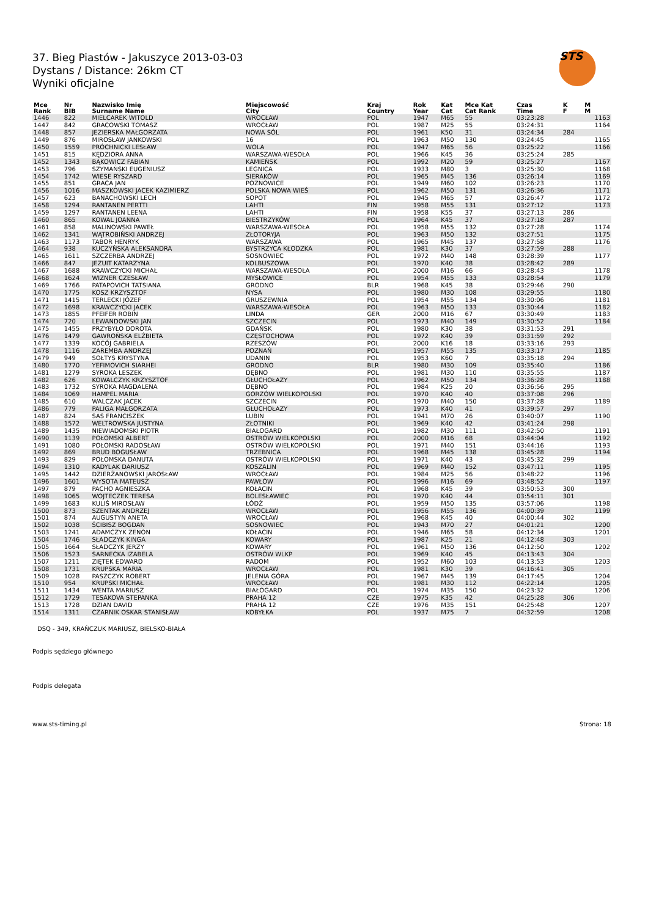STS
37. Bieg Piastów - Jakuszyce 2013-03-03
Dystans / Distance: 26km CT
Wyniki oficjalne
| Mce Rank | Nr BIB | Nazwisko Imię Surname Name | Miejscowość City | Kraj Country | Rok Year | Kat Cat | Mce Kat Cat Rank | Czas Time | K F | M M |
| --- | --- | --- | --- | --- | --- | --- | --- | --- | --- | --- |
| 1446 | 822 | MIELCAREK WITOLD | WROCŁAW | POL | 1947 | M65 | 55 | 03:23:28 | | 1163 |
| 1447 | 842 | GRACOWSKI TOMASZ | WROCŁAW | POL | 1987 | M25 | 55 | 03:24:31 | | 1164 |
| 1448 | 857 | JEZIERSKA MAŁGORZATA | NOWA SÓL | POL | 1961 | K50 | 31 | 03:24:34 | 284 | |
| 1449 | 876 | MIROSŁAW JANKOWSKI | 16 | POL | 1963 | M50 | 130 | 03:24:45 | | 1165 |
| 1450 | 1559 | PRÓCHNICKI LESŁAW | WOLA | POL | 1947 | M65 | 56 | 03:25:22 | | 1166 |
| 1451 | 815 | KĘDZIORA ANNA | WARSZAWA-WESOŁA | POL | 1966 | K45 | 36 | 03:25:24 | 285 | |
| 1452 | 1343 | BĄKOWICZ FABIAN | KAMIEŃSK | POL | 1992 | M20 | 59 | 03:25:27 | | 1167 |
| 1453 | 796 | SZYMAŃSKI EUGENIUSZ | LEGNICA | POL | 1933 | M80 | 3 | 03:25:30 | | 1168 |
| 1454 | 1742 | WIESE RYSZARD | SIERAKÓW | POL | 1965 | M45 | 136 | 03:26:14 | | 1169 |
| 1455 | 851 | GRACA JAN | POZNOWICE | POL | 1949 | M60 | 102 | 03:26:23 | | 1170 |
| 1456 | 1016 | MASZKOWSKI JACEK KAZIMIERZ | POLSKA NOWA WIEŚ | POL | 1962 | M50 | 131 | 03:26:36 | | 1171 |
| 1457 | 623 | BANACHOWSKI LECH | SOPOT | POL | 1945 | M65 | 57 | 03:26:47 | | 1172 |
| 1458 | 1294 | RANTANEN PERTTI | LAHTI | FIN | 1958 | M55 | 131 | 03:27:12 | | 1173 |
| 1459 | 1297 | RANTANEN LEENA | LAHTI | FIN | 1958 | K55 | 37 | 03:27:13 | 286 | |
| 1460 | 865 | KOWAL JOANNA | BIESTRZYKÓW | POL | 1964 | K45 | 37 | 03:27:18 | 287 | |
| 1461 | 858 | MALINOWSKI PAWEŁ | WARSZAWA-WESOŁA | POL | 1958 | M55 | 132 | 03:27:28 | | 1174 |
| 1462 | 1341 | WĄTROBIŃSKI ANDRZEJ | ZŁOTORYJA | POL | 1963 | M50 | 132 | 03:27:51 | | 1175 |
| 1463 | 1173 | TABOR HENRYK | WARSZAWA | POL | 1965 | M45 | 137 | 03:27:58 | | 1176 |
| 1464 | 938 | KUCZYŃSKA ALEKSANDRA | BYSTRZYCA KŁODZKA | POL | 1981 | K30 | 37 | 03:27:59 | 288 | |
| 1465 | 1611 | SZCZERBA ANDRZEJ | SOSNOWIEC | POL | 1972 | M40 | 148 | 03:28:39 | | 1177 |
| 1466 | 847 | JEZUIT KATARZYNA | KOLBUSZOWA | POL | 1970 | K40 | 38 | 03:28:42 | 289 | |
| 1467 | 1688 | KRAWCZYCKI MICHAŁ | WARSZAWA-WESOŁA | POL | 2000 | M16 | 66 | 03:28:43 | | 1178 |
| 1468 | 1624 | WIZNER CZESŁAW | MYSŁOWICE | POL | 1954 | M55 | 133 | 03:28:54 | | 1179 |
| 1469 | 1766 | PATAPOVICH TATSIANA | GRODNO | BLR | 1968 | K45 | 38 | 03:29:46 | 290 | |
| 1470 | 1775 | KOSZ KRZYSZTOF | NYSA | POL | 1980 | M30 | 108 | 03:29:55 | | 1180 |
| 1471 | 1415 | TERLECKI JÓZEF | GRUSZEWNIA | POL | 1954 | M55 | 134 | 03:30:06 | | 1181 |
| 1472 | 1698 | KRAWCZYCKI JACEK | WARSZAWA-WESOŁA | POL | 1963 | M50 | 133 | 03:30:44 | | 1182 |
| 1473 | 1855 | PFEIFER ROBIN | LINDA | GER | 2000 | M16 | 67 | 03:30:49 | | 1183 |
| 1474 | 720 | LEWANDOWSKI JAN | SZCZECIN | POL | 1973 | M40 | 149 | 03:30:52 | | 1184 |
| 1475 | 1455 | PRZYBYŁO DOROTA | GDAŃSK | POL | 1980 | K30 | 38 | 03:31:53 | 291 | |
| 1476 | 1479 | GAWROŃSKA ELŻBIETA | CZĘSTOCHOWA | POL | 1972 | K40 | 39 | 03:31:59 | 292 | |
| 1477 | 1339 | KOCÓJ GABRIELA | RZESZÓW | POL | 2000 | K16 | 18 | 03:33:16 | 293 | |
| 1478 | 1116 | ZAREMBA ANDRZEJ | POZNAŃ | POL | 1957 | M55 | 135 | 03:33:17 | | 1185 |
| 1479 | 949 | SOŁTYS KRYSTYNA | UDANIN | POL | 1953 | K60 | 7 | 03:35:18 | 294 | |
| 1480 | 1770 | YEFIMOVICH SIARHEI | GRODNO | BLR | 1980 | M30 | 109 | 03:35:40 | | 1186 |
| 1481 | 1279 | SYROKA LESZEK | DĘBNO | POL | 1981 | M30 | 110 | 03:35:55 | | 1187 |
| 1482 | 626 | KOWALCZYK KRZYSZTOF | GŁUCHOŁAZY | POL | 1962 | M50 | 134 | 03:36:28 | | 1188 |
| 1483 | 1732 | SYROKA MAGDALENA | DĘBNO | POL | 1984 | K25 | 20 | 03:36:56 | 295 | |
| 1484 | 1069 | HAMPEL MARIA | GORZÓW WIELKOPOLSKI | POL | 1970 | K40 | 40 | 03:37:08 | 296 | |
| 1485 | 610 | WALCZAK JACEK | SZCZECIN | POL | 1970 | M40 | 150 | 03:37:28 | | 1189 |
| 1486 | 779 | PALIGA MAŁGORZATA | GŁUCHOŁAZY | POL | 1973 | K40 | 41 | 03:39:57 | 297 | |
| 1487 | 824 | SAS FRANCISZEK | LUBIN | POL | 1941 | M70 | 26 | 03:40:07 | | 1190 |
| 1488 | 1572 | WELTROWSKA JUSTYNA | ZŁOTNIKI | POL | 1969 | K40 | 42 | 03:41:24 | 298 | |
| 1489 | 1435 | NIEWIADOMSKI PIOTR | BIAŁOGARD | POL | 1982 | M30 | 111 | 03:42:50 | | 1191 |
| 1490 | 1139 | POŁOMSKI ALBERT | OSTRÓW WIELKOPOLSKI | POL | 2000 | M16 | 68 | 03:44:04 | | 1192 |
| 1491 | 1080 | POŁOMSKI RADOSŁAW | OSTRÓW WIELKOPOLSKI | POL | 1971 | M40 | 151 | 03:44:16 | | 1193 |
| 1492 | 869 | BRUD BOGUSŁAW | TRZEBNICA | POL | 1968 | M45 | 138 | 03:45:28 | | 1194 |
| 1493 | 829 | POŁOMSKA DANUTA | OSTRÓW WIELKOPOLSKI | POL | 1971 | K40 | 43 | 03:45:32 | 299 | |
| 1494 | 1310 | KADYLAK DARIUSZ | KOSZALIN | POL | 1969 | M40 | 152 | 03:47:11 | | 1195 |
| 1495 | 1442 | DZIERŻANOWSKI JAROSŁAW | WROCŁAW | POL | 1984 | M25 | 56 | 03:48:22 | | 1196 |
| 1496 | 1601 | WYSOTA MATEUSZ | PAWŁÓW | POL | 1996 | M16 | 69 | 03:48:52 | | 1197 |
| 1497 | 879 | PACHO AGNIESZKA | KOŁACIN | POL | 1968 | K45 | 39 | 03:50:53 | 300 | |
| 1498 | 1065 | WOJTECZEK TERESA | BOLESŁAWIEC | POL | 1970 | K40 | 44 | 03:54:11 | 301 | |
| 1499 | 1683 | KULIŚ MIROSŁAW | ŁÓDŹ | POL | 1959 | M50 | 135 | 03:57:06 | | 1198 |
| 1500 | 873 | SZENTAK ANDRZEJ | WROCŁAW | POL | 1956 | M55 | 136 | 04:00:39 | | 1199 |
| 1501 | 874 | AUGUSTYN ANETA | WROCŁAW | POL | 1968 | K45 | 40 | 04:00:44 | 302 | |
| 1502 | 1038 | ŚCIBISZ BOGDAN | SOSNOWIEC | POL | 1943 | M70 | 27 | 04:01:21 | | 1200 |
| 1503 | 1241 | ADAMCZYK ZENON | KOŁACIN | POL | 1946 | M65 | 58 | 04:12:34 | | 1201 |
| 1504 | 1746 | SŁADCZYK KINGA | KOWARY | POL | 1987 | K25 | 21 | 04:12:48 | 303 | |
| 1505 | 1664 | SŁADCZYK JERZY | KOWARY | POL | 1961 | M50 | 136 | 04:12:50 | | 1202 |
| 1506 | 1523 | SARNECKA IZABELA | OSTRÓW WLKP | POL | 1969 | K40 | 45 | 04:13:43 | 304 | |
| 1507 | 1211 | ZIĘTEK EDWARD | RADOM | POL | 1952 | M60 | 103 | 04:13:53 | | 1203 |
| 1508 | 1731 | KRUPSKA MARIA | WROCŁAW | POL | 1981 | K30 | 39 | 04:16:41 | 305 | |
| 1509 | 1028 | PASZCZYK ROBERT | JELENIA GÓRA | POL | 1967 | M45 | 139 | 04:17:45 | | 1204 |
| 1510 | 954 | KRUPSKI MICHAŁ | WROCŁAW | POL | 1981 | M30 | 112 | 04:22:14 | | 1205 |
| 1511 | 1434 | WENTA MARIUSZ | BIAŁOGARD | POL | 1974 | M35 | 150 | 04:23:32 | | 1206 |
| 1512 | 1729 | TESAKOVA STEPANKA | PRAHA 12 | CZE | 1975 | K35 | 42 | 04:25:28 | 306 | |
| 1513 | 1728 | DZIAN DAVID | PRAHA 12 | CZE | 1976 | M35 | 151 | 04:25:48 | | 1207 |
| 1514 | 1311 | CZARNIK OSKAR STANISŁAW | KOBYŁKA | POL | 1937 | M75 | 7 | 04:32:59 | | 1208 |
DSQ - 349, KRAŃCZUK MARIUSZ, BIELSKO-BIAŁA
Podpis sędziego głównego
Podpis delegata
www.sts-timing.pl Strona: 18